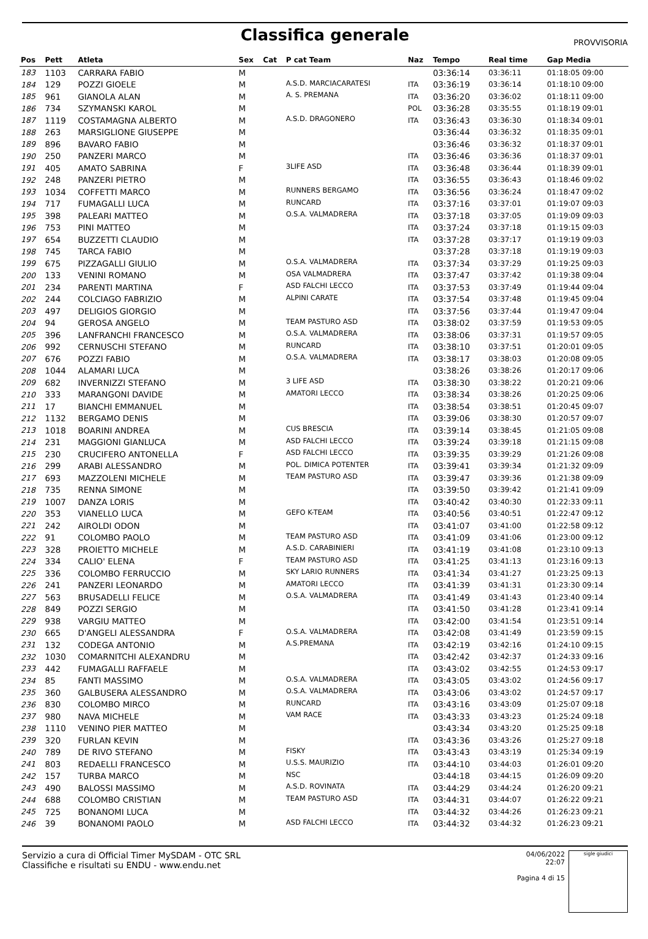Classifica generale
PROVVISORIA
| Pos | Pett | Atleta | Sex | Cat | P cat Team | Naz | Tempo | Real time | Gap Media |
| --- | --- | --- | --- | --- | --- | --- | --- | --- | --- |
| 183 | 1103 | CARRARA FABIO | M | | | | 03:36:14 | 03:36:11 | 01:18:05 09:00 |
| 184 | 129 | POZZI GIOELE | M | | A.S.D. MARCIACARATESI | ITA | 03:36:19 | 03:36:14 | 01:18:10 09:00 |
| 185 | 961 | GIANOLA ALAN | M | | A. S. PREMANA | ITA | 03:36:20 | 03:36:02 | 01:18:11 09:00 |
| 186 | 734 | SZYMANSKI KAROL | M | | | POL | 03:36:28 | 03:35:55 | 01:18:19 09:01 |
| 187 | 1119 | COSTAMAGNA ALBERTO | M | | A.S.D. DRAGONERO | ITA | 03:36:43 | 03:36:30 | 01:18:34 09:01 |
| 188 | 263 | MARSIGLIONE GIUSEPPE | M | | | | 03:36:44 | 03:36:32 | 01:18:35 09:01 |
| 189 | 896 | BAVARO FABIO | M | | | | 03:36:46 | 03:36:32 | 01:18:37 09:01 |
| 190 | 250 | PANZERI MARCO | M | | | ITA | 03:36:46 | 03:36:36 | 01:18:37 09:01 |
| 191 | 405 | AMATO SABRINA | F | | 3LIFE ASD | ITA | 03:36:48 | 03:36:44 | 01:18:39 09:01 |
| 192 | 248 | PANZERI PIETRO | M | | | ITA | 03:36:55 | 03:36:43 | 01:18:46 09:02 |
| 193 | 1034 | COFFETTI MARCO | M | | RUNNERS BERGAMO | ITA | 03:36:56 | 03:36:24 | 01:18:47 09:02 |
| 194 | 717 | FUMAGALLI LUCA | M | | RUNCARD | ITA | 03:37:16 | 03:37:01 | 01:19:07 09:03 |
| 195 | 398 | PALEARI MATTEO | M | | O.S.A. VALMADRERA | ITA | 03:37:18 | 03:37:05 | 01:19:09 09:03 |
| 196 | 753 | PINI MATTEO | M | | | ITA | 03:37:24 | 03:37:18 | 01:19:15 09:03 |
| 197 | 654 | BUZZETTI CLAUDIO | M | | | ITA | 03:37:28 | 03:37:17 | 01:19:19 09:03 |
| 198 | 745 | TARCA FABIO | M | | | | 03:37:28 | 03:37:18 | 01:19:19 09:03 |
| 199 | 675 | PIZZAGALLI GIULIO | M | | O.S.A. VALMADRERA | ITA | 03:37:34 | 03:37:29 | 01:19:25 09:03 |
| 200 | 133 | VENINI ROMANO | M | | OSA VALMADRERA | ITA | 03:37:47 | 03:37:42 | 01:19:38 09:04 |
| 201 | 234 | PARENTI MARTINA | F | | ASD FALCHI LECCO | ITA | 03:37:53 | 03:37:49 | 01:19:44 09:04 |
| 202 | 244 | COLCIAGO FABRIZIO | M | | ALPINI CARATE | ITA | 03:37:54 | 03:37:48 | 01:19:45 09:04 |
| 203 | 497 | DELIGIOS GIORGIO | M | | | ITA | 03:37:56 | 03:37:44 | 01:19:47 09:04 |
| 204 | 94 | GEROSA ANGELO | M | | TEAM PASTURO ASD | ITA | 03:38:02 | 03:37:59 | 01:19:53 09:05 |
| 205 | 396 | LANFRANCHI FRANCESCO | M | | O.S.A. VALMADRERA | ITA | 03:38:06 | 03:37:31 | 01:19:57 09:05 |
| 206 | 992 | CERNUSCHI STEFANO | M | | RUNCARD | ITA | 03:38:10 | 03:37:51 | 01:20:01 09:05 |
| 207 | 676 | POZZI FABIO | M | | O.S.A. VALMADRERA | ITA | 03:38:17 | 03:38:03 | 01:20:08 09:05 |
| 208 | 1044 | ALAMARI LUCA | M | | | | 03:38:26 | 03:38:26 | 01:20:17 09:06 |
| 209 | 682 | INVERNIZZI STEFANO | M | | 3 LIFE ASD | ITA | 03:38:30 | 03:38:22 | 01:20:21 09:06 |
| 210 | 333 | MARANGONI DAVIDE | M | | AMATORI LECCO | ITA | 03:38:34 | 03:38:26 | 01:20:25 09:06 |
| 211 | 17 | BIANCHI EMMANUEL | M | | | ITA | 03:38:54 | 03:38:51 | 01:20:45 09:07 |
| 212 | 1132 | BERGAMO DENIS | M | | | ITA | 03:39:06 | 03:38:30 | 01:20:57 09:07 |
| 213 | 1018 | BOARINI ANDREA | M | | CUS BRESCIA | ITA | 03:39:14 | 03:38:45 | 01:21:05 09:08 |
| 214 | 231 | MAGGIONI GIANLUCA | M | | ASD FALCHI LECCO | ITA | 03:39:24 | 03:39:18 | 01:21:15 09:08 |
| 215 | 230 | CRUCIFERO ANTONELLA | F | | ASD FALCHI LECCO | ITA | 03:39:35 | 03:39:29 | 01:21:26 09:08 |
| 216 | 299 | ARABI ALESSANDRO | M | | POL. DIMICA POTENTER | ITA | 03:39:41 | 03:39:34 | 01:21:32 09:09 |
| 217 | 693 | MAZZOLENI MICHELE | M | | TEAM PASTURO ASD | ITA | 03:39:47 | 03:39:36 | 01:21:38 09:09 |
| 218 | 735 | RENNA SIMONE | M | | | ITA | 03:39:50 | 03:39:42 | 01:21:41 09:09 |
| 219 | 1007 | DANZA LORIS | M | | | ITA | 03:40:42 | 03:40:30 | 01:22:33 09:11 |
| 220 | 353 | VIANELLO LUCA | M | | GEFO K-TEAM | ITA | 03:40:56 | 03:40:51 | 01:22:47 09:12 |
| 221 | 242 | AIROLDI ODON | M | | | ITA | 03:41:07 | 03:41:00 | 01:22:58 09:12 |
| 222 | 91 | COLOMBO PAOLO | M | | TEAM PASTURO ASD | ITA | 03:41:09 | 03:41:06 | 01:23:00 09:12 |
| 223 | 328 | PROIETTO MICHELE | M | | A.S.D. CARABINIERI | ITA | 03:41:19 | 03:41:08 | 01:23:10 09:13 |
| 224 | 334 | CALIO' ELENA | F | | TEAM PASTURO ASD | ITA | 03:41:25 | 03:41:13 | 01:23:16 09:13 |
| 225 | 336 | COLOMBO FERRUCCIO | M | | SKY LARIO RUNNERS | ITA | 03:41:34 | 03:41:27 | 01:23:25 09:13 |
| 226 | 241 | PANZERI LEONARDO | M | | AMATORI LECCO | ITA | 03:41:39 | 03:41:31 | 01:23:30 09:14 |
| 227 | 563 | BRUSADELLI FELICE | M | | O.S.A. VALMADRERA | ITA | 03:41:49 | 03:41:43 | 01:23:40 09:14 |
| 228 | 849 | POZZI SERGIO | M | | | ITA | 03:41:50 | 03:41:28 | 01:23:41 09:14 |
| 229 | 938 | VARGIU MATTEO | M | | | ITA | 03:42:00 | 03:41:54 | 01:23:51 09:14 |
| 230 | 665 | D'ANGELI ALESSANDRA | F | | O.S.A. VALMADRERA | ITA | 03:42:08 | 03:41:49 | 01:23:59 09:15 |
| 231 | 132 | CODEGA ANTONIO | M | | A.S.PREMANA | ITA | 03:42:19 | 03:42:16 | 01:24:10 09:15 |
| 232 | 1030 | COMARNITCHI ALEXANDRU | M | | | ITA | 03:42:42 | 03:42:37 | 01:24:33 09:16 |
| 233 | 442 | FUMAGALLI RAFFAELE | M | | | ITA | 03:43:02 | 03:42:55 | 01:24:53 09:17 |
| 234 | 85 | FANTI MASSIMO | M | | O.S.A. VALMADRERA | ITA | 03:43:05 | 03:43:02 | 01:24:56 09:17 |
| 235 | 360 | GALBUSERA ALESSANDRO | M | | O.S.A. VALMADRERA | ITA | 03:43:06 | 03:43:02 | 01:24:57 09:17 |
| 236 | 830 | COLOMBO MIRCO | M | | RUNCARD | ITA | 03:43:16 | 03:43:09 | 01:25:07 09:18 |
| 237 | 980 | NAVA MICHELE | M | | VAM RACE | ITA | 03:43:33 | 03:43:23 | 01:25:24 09:18 |
| 238 | 1110 | VENINO PIER MATTEO | M | | | | 03:43:34 | 03:43:20 | 01:25:25 09:18 |
| 239 | 320 | FURLAN KEVIN | M | | | ITA | 03:43:36 | 03:43:26 | 01:25:27 09:18 |
| 240 | 789 | DE RIVO STEFANO | M | | FISKY | ITA | 03:43:43 | 03:43:19 | 01:25:34 09:19 |
| 241 | 803 | REDAELLI FRANCESCO | M | | U.S.S. MAURIZIO | ITA | 03:44:10 | 03:44:03 | 01:26:01 09:20 |
| 242 | 157 | TURBA MARCO | M | | NSC | | 03:44:18 | 03:44:15 | 01:26:09 09:20 |
| 243 | 490 | BALOSSI MASSIMO | M | | A.S.D. ROVINATA | ITA | 03:44:29 | 03:44:24 | 01:26:20 09:21 |
| 244 | 688 | COLOMBO CRISTIAN | M | | TEAM PASTURO ASD | ITA | 03:44:31 | 03:44:07 | 01:26:22 09:21 |
| 245 | 725 | BONANOMI LUCA | M | | | ITA | 03:44:32 | 03:44:26 | 01:26:23 09:21 |
| 246 | 39 | BONANOMI PAOLO | M | | ASD FALCHI LECCO | ITA | 03:44:32 | 03:44:32 | 01:26:23 09:21 |
Servizio a cura di Official Timer MySDAM - OTC SRL
Classifiche e risultati su ENDU - www.endu.net
04/06/2022 22:07
Pagina 4 di 15
sigle giudici